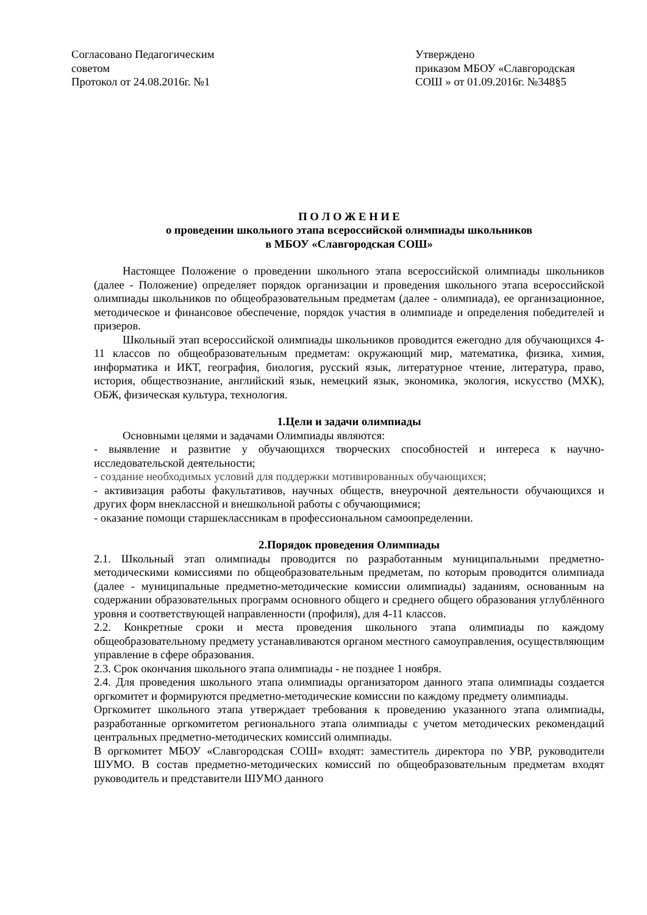Согласовано Педагогическим
советом
Протокол от 24.08.2016г. №1
Утверждено
приказом МБОУ «Славгородская СОШ » от 01.09.2016г. №348§5
П О Л О Ж Е Н И Е
о проведении школьного этапа всероссийской олимпиады школьников
в МБОУ «Славгородская СОШ»
Настоящее Положение о проведении школьного этапа всероссийской олимпиады школьников (далее - Положение) определяет порядок организации и проведения школьного этапа всероссийской олимпиады школьников по общеобразовательным предметам (далее - олимпиада), ее организационное, методическое и финансовое обеспечение, порядок участия в олимпиаде и определения победителей и призеров.
Школьный этап всероссийской олимпиады школьников проводится ежегодно для обучающихся 4-11 классов по общеобразовательным предметам: окружающий мир, математика, физика, химия, информатика и ИКТ, география, биология, русский язык, литературное чтение, литература, право, история, обществознание, английский язык, немецкий язык, экономика, экология, искусство (МХК), ОБЖ, физическая культура, технология.
1.Цели и задачи олимпиады
Основными целями и задачами Олимпиады являются:
- выявление и развитие у обучающихся творческих способностей и интереса к научно-исследовательской деятельности;
- создание необходимых условий для поддержки мотивированных обучающихся;
- активизация работы факультативов, научных обществ, внеурочной деятельности обучающихся и других форм внеклассной и внешкольной работы с обучающимися;
- оказание помощи старшеклассникам в профессиональном самоопределении.
2.Порядок проведения Олимпиады
2.1. Школьный этап олимпиады проводится по разработанным муниципальными предметно-методическими комиссиями по общеобразовательным предметам, по которым проводится олимпиада (далее - муниципальные предметно-методические комиссии олимпиады) заданиям, основанным на содержании образовательных программ основного общего и среднего общего образования углублённого уровня и соответствующей направленности (профиля), для 4-11 классов.
2.2. Конкретные сроки и места проведения школьного этапа олимпиады по каждому общеобразовательному предмету устанавливаются органом местного самоуправления, осуществляющим управление в сфере образования.
2.3. Срок окончания школьного этапа олимпиады - не позднее 1 ноября.
2.4. Для проведения школьного этапа олимпиады организатором данного этапа олимпиады создается оргкомитет и формируются предметно-методические комиссии по каждому предмету олимпиады.
Оргкомитет школьного этапа утверждает требования к проведению указанного этапа олимпиады, разработанные оргкомитетом регионального этапа олимпиады с учетом методических рекомендаций центральных предметно-методических комиссий олимпиады.
В оргкомитет МБОУ «Славгородская СОШ» входят: заместитель директора по УВР, руководители ШУМО. В состав предметно-методических комиссий по общеобразовательным предметам входят руководитель и представители ШУМО данного